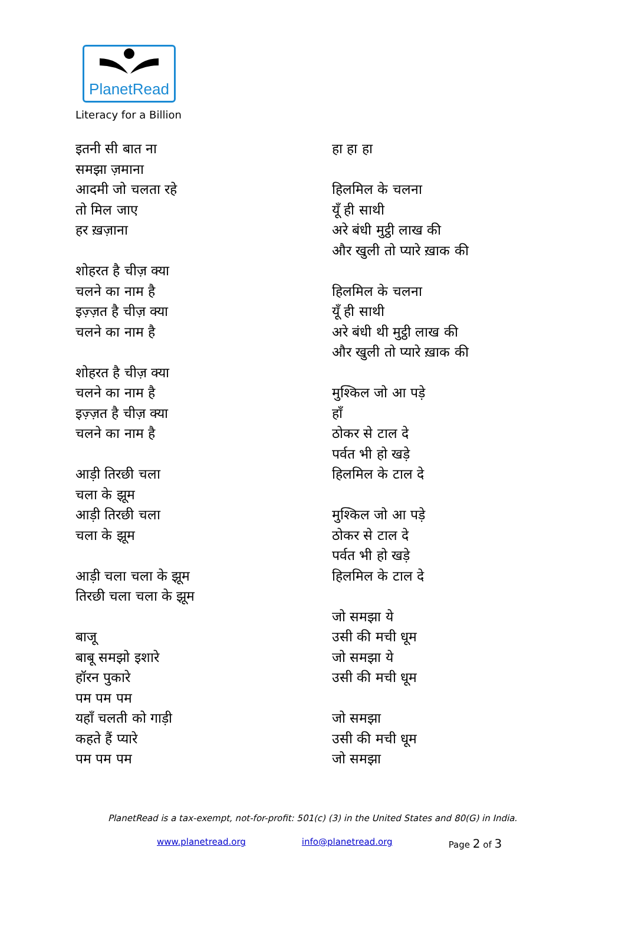PlanetRead
Literacy for a Billion
इतनी सी बात ना
समझा ज़माना
आदमी जो चलता रहे
तो मिल जाए
हर ख़ज़ाना
शोहरत है चीज़ क्या
चलने का नाम है
इज़्ज़त है चीज़ क्या
चलने का नाम है
शोहरत है चीज़ क्या
चलने का नाम है
इज़्ज़त है चीज़ क्या
चलने का नाम है
आड़ी तिरछी चला
चला के झूम
आड़ी तिरछी चला
चला के झूम
आड़ी चला चला के झूम
तिरछी चला चला के झूम
बाजू
बाबू समझो इशारे
हॉरन पुकारे
पम पम पम
यहाँ चलती को गाड़ी
कहते हैं प्यारे
पम पम पम
हा हा हा
हिलमिल के चलना
यूँ ही साथी
अरे बंधी मुट्ठी लाख की
और खुली तो प्यारे ख़ाक की
हिलमिल के चलना
यूँ ही साथी
अरे बंधी थी मुट्ठी लाख की
और खुली तो प्यारे ख़ाक की
मुश्किल जो आ पड़े
हाँ
ठोकर से टाल दे
पर्वत भी हो खड़े
हिलमिल के टाल दे
मुश्किल जो आ पड़े
ठोकर से टाल दे
पर्वत भी हो खड़े
हिलमिल के टाल दे
जो समझा ये
उसी की मची धूम
जो समझा ये
उसी की मची धूम
जो समझा
उसी की मची धूम
जो समझा
PlanetRead is a tax-exempt, not-for-profit: 501(c) (3) in the United States and 80(G) in India.
www.planetread.org info@planetread.org Page 2 of 3